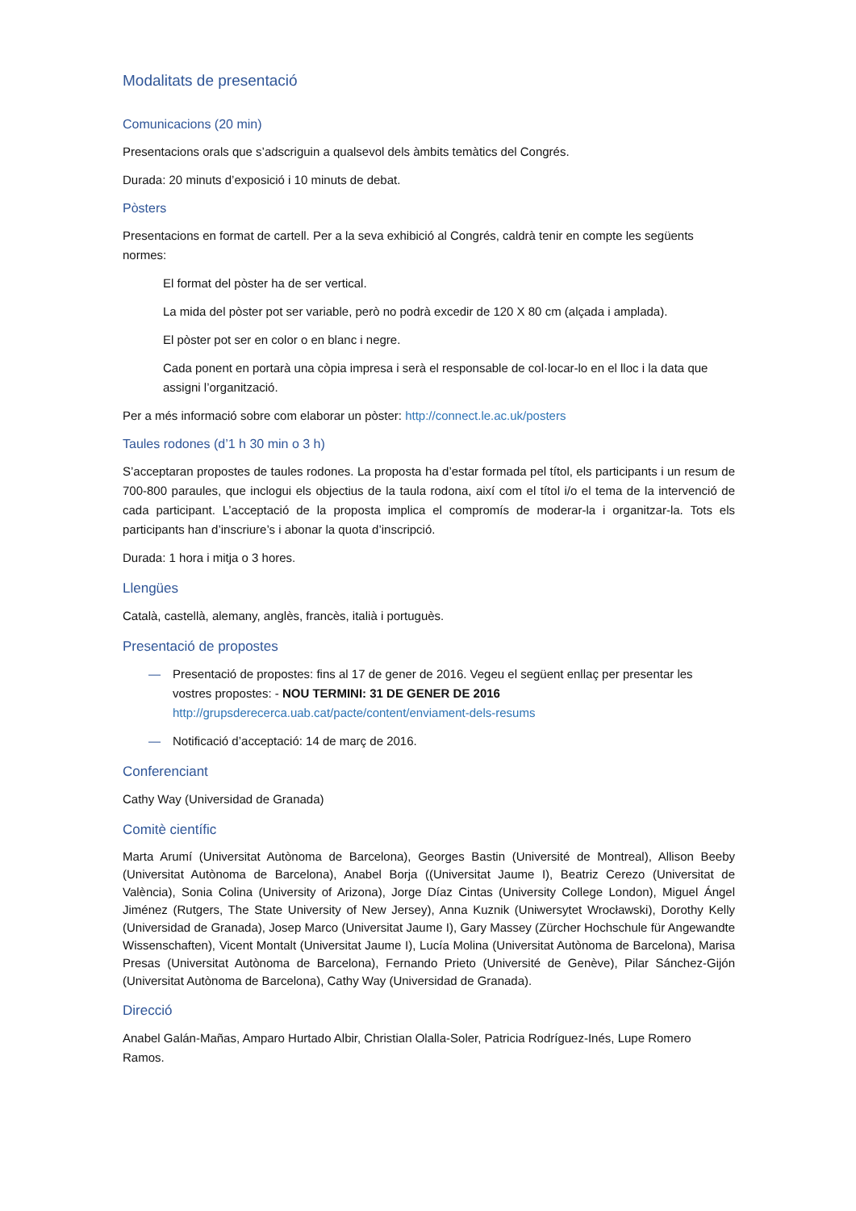Modalitats de presentació
Comunicacions (20 min)
Presentacions orals que s’adscriguin a qualsevol dels àmbits temàtics del Congrés.
Durada: 20 minuts d’exposició i 10 minuts de debat.
Pòsters
Presentacions en format de cartell. Per a la seva exhibició al Congrés, caldrà tenir en compte les següents normes:
El format del pòster ha de ser vertical.
La mida del pòster pot ser variable, però no podrà excedir de 120 X 80 cm (alçada i amplada).
El pòster pot ser en color o en blanc i negre.
Cada ponent en portarà una còpia impresa i serà el responsable de col·locar-lo en el lloc i la data que assigni l’organització.
Per a més informació sobre com elaborar un pòster: http://connect.le.ac.uk/posters
Taules rodones (d’1 h 30 min o 3 h)
S’acceptaran propostes de taules rodones. La proposta ha d’estar formada pel títol, els participants i un resum de 700-800 paraules, que inclogui els objectius de la taula rodona, així com el títol i/o el tema de la intervenció de cada participant. L’acceptació de la proposta implica el compromís de moderar-la i organitzar-la. Tots els participants han d’inscriure’s i abonar la quota d’inscripció.
Durada: 1 hora i mitja o 3 hores.
Llengües
Català, castellà, alemany, anglès, francès, italià i portuguès.
Presentació de propostes
— Presentació de propostes: fins al 17 de gener de 2016. Vegeu el següent enllaç per presentar les vostres propostes: - NOU TERMINI: 31 DE GENER DE 2016
http://grupsderecerca.uab.cat/pacte/content/enviament-dels-resums
— Notificació d’acceptació: 14 de març de 2016.
Conferenciant
Cathy Way (Universidad de Granada)
Comitè científic
Marta Arumí (Universitat Autònoma de Barcelona), Georges Bastin (Université de Montreal), Allison Beeby (Universitat Autònoma de Barcelona), Anabel Borja ((Universitat Jaume I), Beatriz Cerezo (Universitat de València), Sonia Colina (University of Arizona), Jorge Díaz Cintas (University College London), Miguel Ángel Jiménez (Rutgers, The State University of New Jersey), Anna Kuznik (Uniwersytet Wrocławski), Dorothy Kelly (Universidad de Granada), Josep Marco (Universitat Jaume I), Gary Massey (Zürcher Hochschule für Angewandte Wissenschaften), Vicent Montalt (Universitat Jaume I), Lucía Molina (Universitat Autònoma de Barcelona), Marisa Presas (Universitat Autònoma de Barcelona), Fernando Prieto (Université de Genève), Pilar Sánchez-Gijón (Universitat Autònoma de Barcelona), Cathy Way (Universidad de Granada).
Direcció
Anabel Galán-Mañas, Amparo Hurtado Albir, Christian Olalla-Soler, Patricia Rodríguez-Inés, Lupe Romero Ramos.